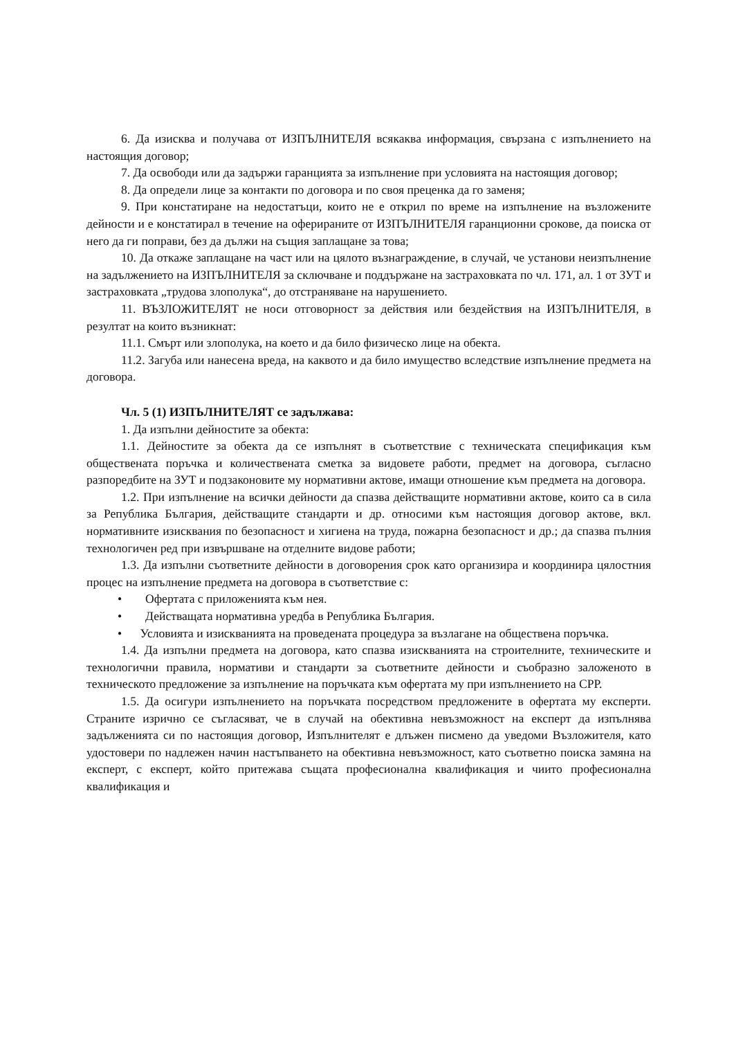6. Да изисква и получава от ИЗПЪЛНИТЕЛЯ всякаква информация, свързана с изпълнението на настоящия договор;
7. Да освободи или да задържи гаранцията за изпълнение при условията на настоящия договор;
8. Да определи лице за контакти по договора и по своя преценка да го заменя;
9. При констатиране на недостатъци, които не е открил по време на изпълнение на възложените дейности и е констатирал в течение на офериранитe от ИЗПЪЛНИТЕЛЯ гаранционни срокове, да поиска от него да ги поправи, без да дължи на същия заплащане за това;
10. Да откаже заплащане на част или на цялото възнаграждение, в случай, че установи неизпълнение на задължението на ИЗПЪЛНИТЕЛЯ за сключване и поддържане на застраховката по чл. 171, ал. 1 от ЗУТ и застраховката „трудова злополука“, до отстраняване на нарушението.
11. ВЪЗЛОЖИТЕЛЯТ не носи отговорност за действия или бездействия на ИЗПЪЛНИТЕЛЯ, в резултат на които възникнат:
11.1. Смърт или злополука, на което и да било физическо лице на обекта.
11.2. Загуба или нанесена вреда, на каквото и да било имущество вследствие изпълнение предмета на договора.
Чл. 5 (1) ИЗПЪЛНИТЕЛЯТ се задължава:
1. Да изпълни дейностите за обекта:
1.1. Дейностите за обекта да се изпълнят в съответствие с техническата спецификация към обществената поръчка и количествената сметка за видовете работи, предмет на договора, съгласно разпоредбите на ЗУТ и подзаконовите му нормативни актове, имащи отношение към предмета на договора.
1.2. При изпълнение на всички дейности да спазва действащите нормативни актове, които са в сила за Република България, действащите стандарти и др. относими към настоящия договор актове, вкл. нормативните изисквания по безопасност и хигиена на труда, пожарна безопасност и др.; да спазва пълния технологичен ред при извършване на отделните видове работи;
1.3. Да изпълни съответните дейности в договорения срок като организира и координира цялостния процес на изпълнение предмета на договора в съответствие с:
• Офертата с приложенията към нея.
• Действащата нормативна уредба в Република България.
• Условията и изискванията на проведената процедура за възлагане на обществена поръчка.
1.4. Да изпълни предмета на договора, като спазва изискванията на строителните, техническите и технологични правила, нормативи и стандарти за съответните дейности и съобразно заложеното в техническото предложение за изпълнение на поръчката към офертата му при изпълнението на СРР.
1.5. Да осигури изпълнението на поръчката посредством предложените в офертата му експерти. Страните изрично се съгласяват, че в случай на обективна невъзможност на експерт да изпълнява задълженията си по настоящия договор, Изпълнителят е длъжен писмено да уведоми Възложителя, като удостовери по надлежен начин настъпването на обективна невъзможност, като съответно поиска замяна на експерт, с експерт, който притежава същата професионална квалификация и чиито професионална квалификация и